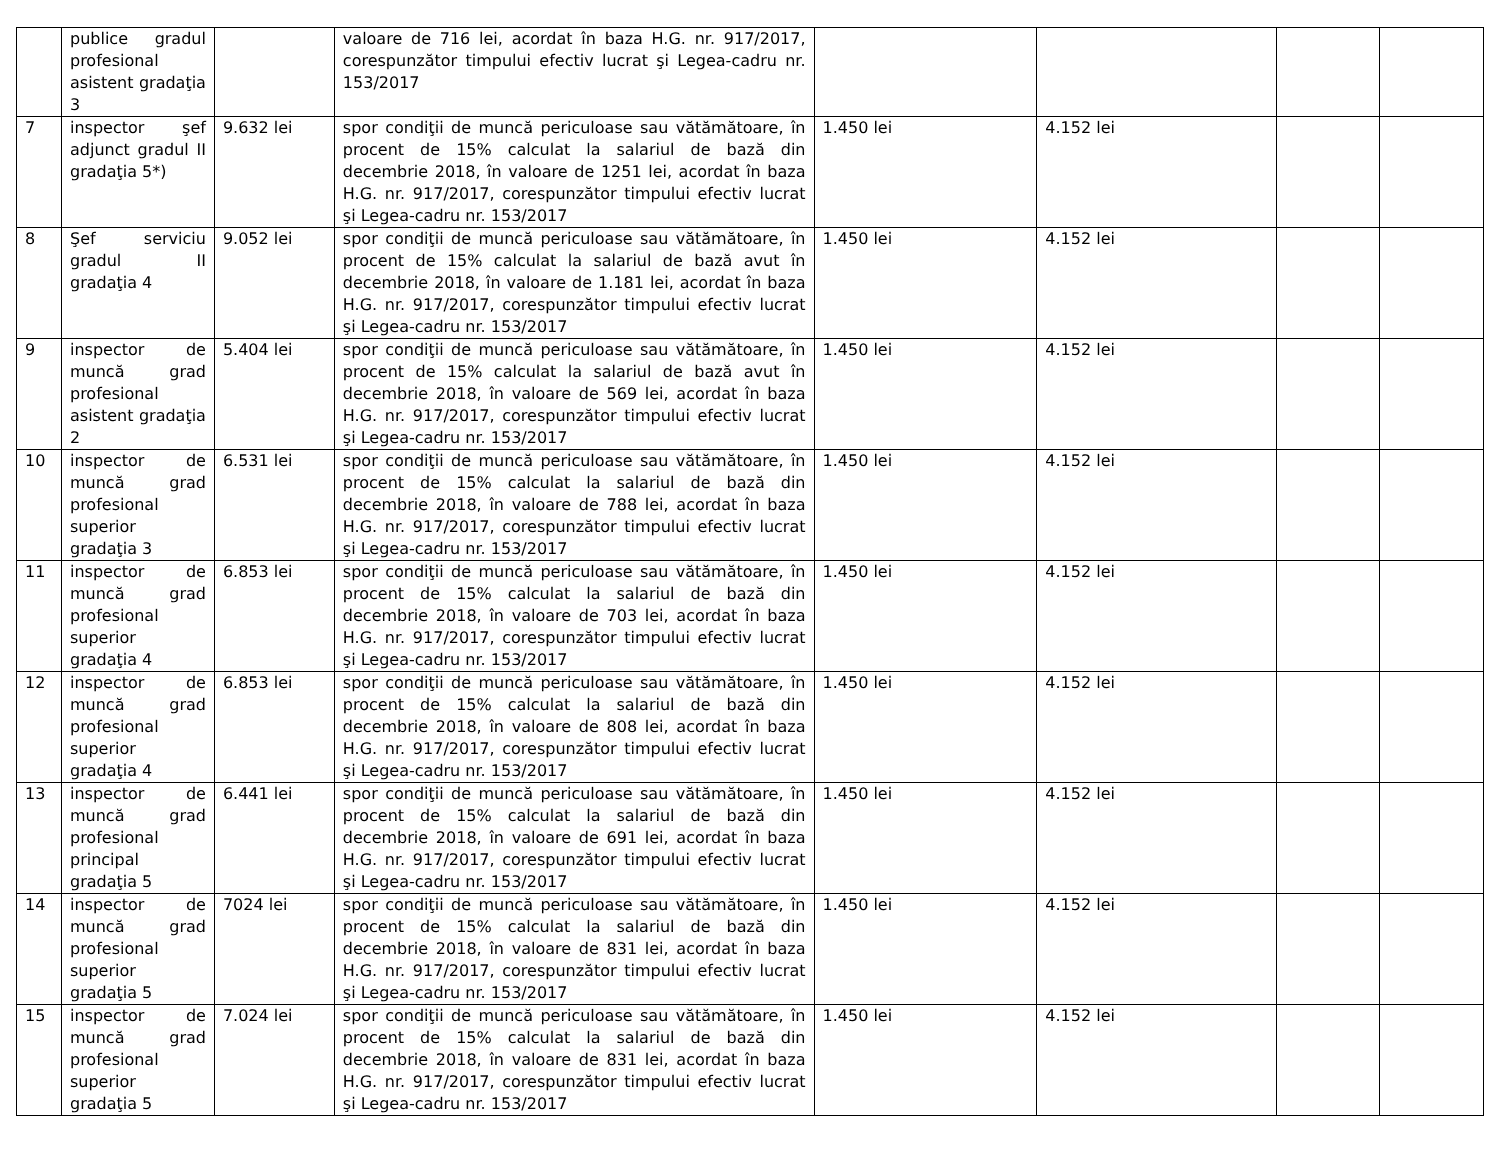| | publice gradul profesional asistent gradaţia 3 | | valoare de 716 lei, acordat în baza H.G. nr. 917/2017, corespunzător timpului efectiv lucrat şi Legea-cadru nr. 153/2017 | | | | |
| 7 | inspector şef adjunct gradul II gradaţia 5*) | 9.632 lei | spor condiţii de muncă periculoase sau vătămătoare, în procent de 15% calculat la salariul de bază din decembrie 2018, în valoare de 1251 lei, acordat în baza H.G. nr. 917/2017, corespunzător timpului efectiv lucrat şi Legea-cadru nr. 153/2017 | 1.450 lei | 4.152 lei | | |
| 8 | Şef serviciu gradul II gradaţia 4 | 9.052 lei | spor condiţii de muncă periculoase sau vătămătoare, în procent de 15% calculat la salariul de bază avut în decembrie 2018, în valoare de 1.181 lei, acordat în baza H.G. nr. 917/2017, corespunzător timpului efectiv lucrat şi Legea-cadru nr. 153/2017 | 1.450 lei | 4.152 lei | | |
| 9 | inspector de muncă grad profesional asistent gradaţia 2 | 5.404 lei | spor condiţii de muncă periculoase sau vătămătoare, în procent de 15% calculat la salariul de bază avut în decembrie 2018, în valoare de 569 lei, acordat în baza H.G. nr. 917/2017, corespunzător timpului efectiv lucrat şi Legea-cadru nr. 153/2017 | 1.450 lei | 4.152 lei | | |
| 10 | inspector de muncă grad profesional superior gradaţia 3 | 6.531 lei | spor condiţii de muncă periculoase sau vătămătoare, în procent de 15% calculat la salariul de bază din decembrie 2018, în valoare de 788 lei, acordat în baza H.G. nr. 917/2017, corespunzător timpului efectiv lucrat şi Legea-cadru nr. 153/2017 | 1.450 lei | 4.152 lei | | |
| 11 | inspector de muncă grad profesional superior gradaţia 4 | 6.853 lei | spor condiţii de muncă periculoase sau vătămătoare, în procent de 15% calculat la salariul de bază din decembrie 2018, în valoare de 703 lei, acordat în baza H.G. nr. 917/2017, corespunzător timpului efectiv lucrat şi Legea-cadru nr. 153/2017 | 1.450 lei | 4.152 lei | | |
| 12 | inspector de muncă grad profesional superior gradaţia 4 | 6.853 lei | spor condiţii de muncă periculoase sau vătămătoare, în procent de 15% calculat la salariul de bază din decembrie 2018, în valoare de 808 lei, acordat în baza H.G. nr. 917/2017, corespunzător timpului efectiv lucrat şi Legea-cadru nr. 153/2017 | 1.450 lei | 4.152 lei | | |
| 13 | inspector de muncă grad profesional principal gradaţia 5 | 6.441 lei | spor condiţii de muncă periculoase sau vătămătoare, în procent de 15% calculat la salariul de bază din decembrie 2018, în valoare de 691 lei, acordat în baza H.G. nr. 917/2017, corespunzător timpului efectiv lucrat şi Legea-cadru nr. 153/2017 | 1.450 lei | 4.152 lei | | |
| 14 | inspector de muncă grad profesional superior gradaţia 5 | 7024 lei | spor condiţii de muncă periculoase sau vătămătoare, în procent de 15% calculat la salariul de bază din decembrie 2018, în valoare de 831 lei, acordat în baza H.G. nr. 917/2017, corespunzător timpului efectiv lucrat şi Legea-cadru nr. 153/2017 | 1.450 lei | 4.152 lei | | |
| 15 | inspector de muncă grad profesional superior gradaţia 5 | 7.024 lei | spor condiţii de muncă periculoase sau vătămătoare, în procent de 15% calculat la salariul de bază din decembrie 2018, în valoare de 831 lei, acordat în baza H.G. nr. 917/2017, corespunzător timpului efectiv lucrat şi Legea-cadru nr. 153/2017 | 1.450 lei | 4.152 lei | | |